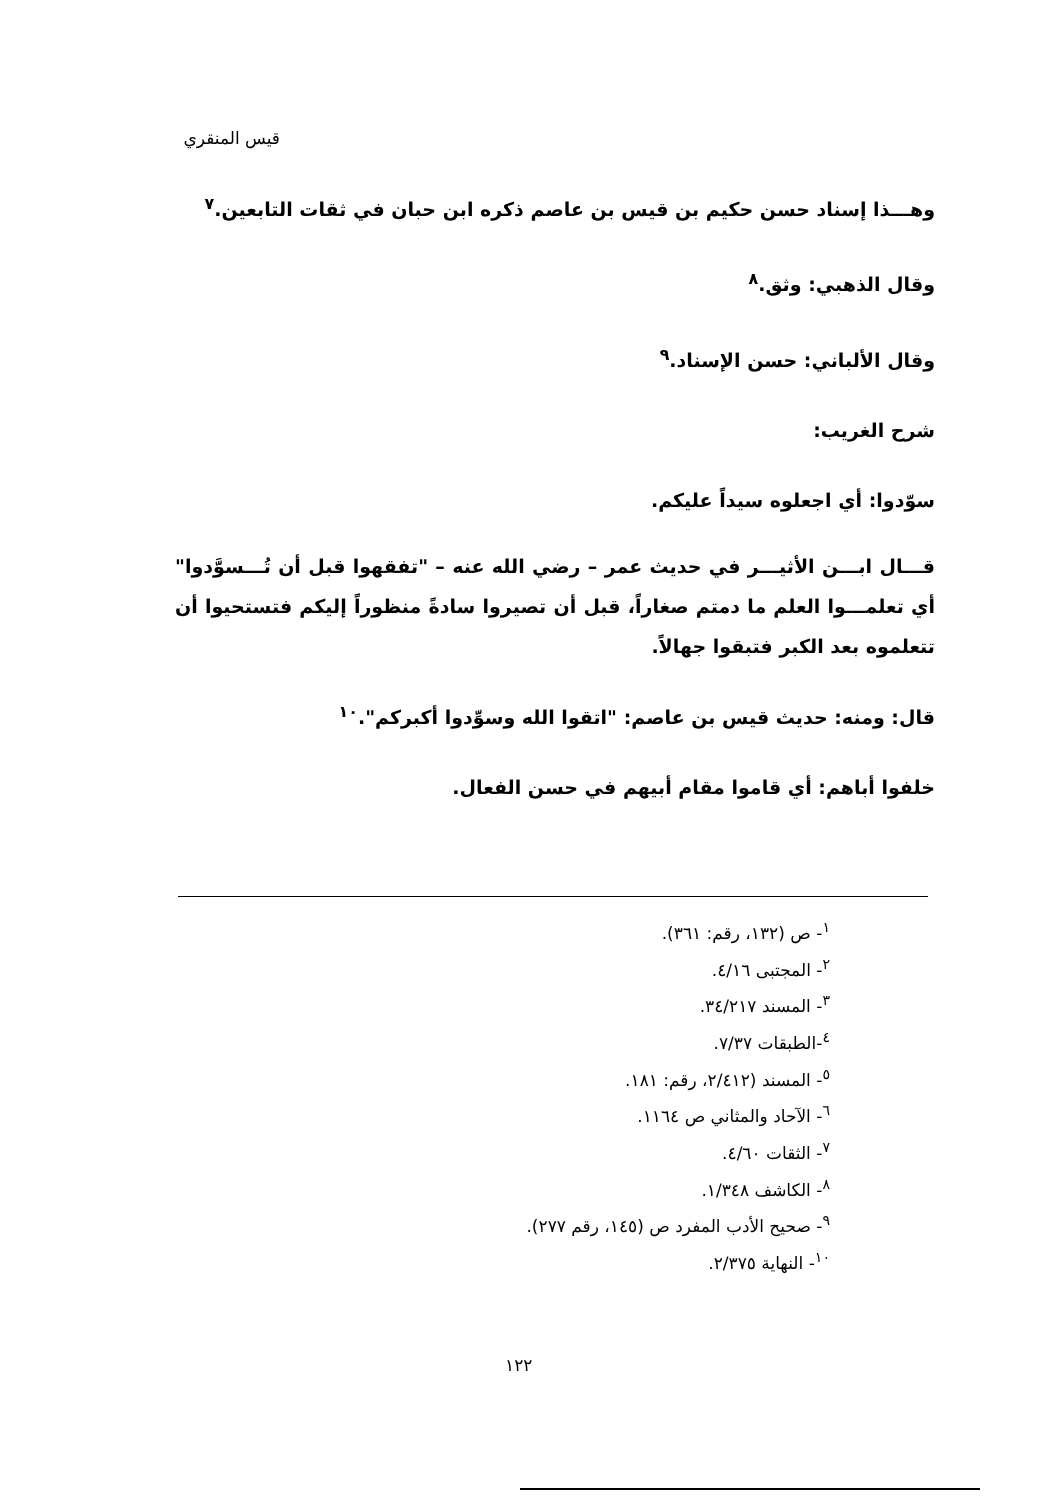قيس المنقري
وهـــذا إسناد حسن حكيم بن قيس بن عاصم ذكره ابن حبان في ثقات التابعين.<sup>٧</sup>
وقال الذهبي: وثق.<sup>٨</sup>
وقال الألباني: حسن الإسناد.<sup>٩</sup>
شرح الغريب:
سوّدوا: أي اجعلوه سيداً عليكم.
قـــال ابـــن الأثيـــر في حديث عمر – رضي الله عنه – "تفقهوا قبل أن تُـــسوَّدوا" أي تعلمـــوا العلم ما دمتم صغاراً، قبل أن تصيروا سادةً منظوراً إليكم فتستحيوا أن تتعلموه بعد الكبر فتبقوا جهالاً.
قال: ومنه: حديث قيس بن عاصم: "اتقوا الله وسوِّدوا أكبركم".<sup>١٠</sup>
خلفوا أباهم: أي قاموا مقام أبيهم في حسن الفعال.
<sup>١</sup>- ص (١٣٢، رقم: ٣٦١).
<sup>٢</sup>- المجتبى ٤/١٦.
<sup>٣</sup>- المسند ٣٤/٢١٧.
<sup>٤</sup>-الطبقات ٧/٣٧.
<sup>٥</sup>- المسند (٢/٤١٢، رقم: ١٨١.
<sup>٦</sup>- الآحاد والمثاني ص ١١٦٤.
<sup>٧</sup>- الثقات ٤/٦٠.
<sup>٨</sup>- الكاشف ١/٣٤٨.
<sup>٩</sup>- صحيح الأدب المفرد ص (١٤٥، رقم ٢٧٧).
<sup>١٠</sup>- النهاية ٢/٣٧٥.
١٢٢